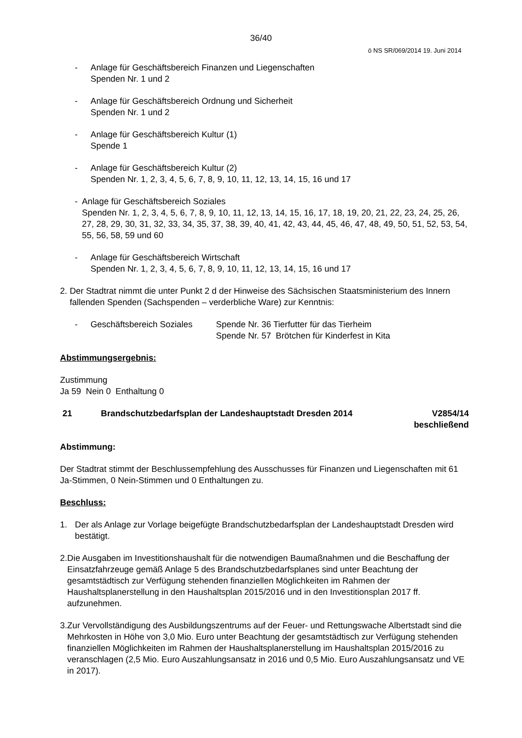36/40
ö NS SR/069/2014 19. Juni 2014
- Anlage für Geschäftsbereich Finanzen und Liegenschaften
Spenden Nr. 1 und 2
- Anlage für Geschäftsbereich Ordnung und Sicherheit
Spenden Nr. 1 und 2
- Anlage für Geschäftsbereich Kultur (1)
Spende 1
- Anlage für Geschäftsbereich Kultur (2)
Spenden Nr. 1, 2, 3, 4, 5, 6, 7, 8, 9, 10, 11, 12, 13, 14, 15, 16 und 17
- Anlage für Geschäftsbereich Soziales
Spenden Nr. 1, 2, 3, 4, 5, 6, 7, 8, 9, 10, 11, 12, 13, 14, 15, 16, 17, 18, 19, 20, 21, 22, 23, 24, 25, 26, 27, 28, 29, 30, 31, 32, 33, 34, 35, 37, 38, 39, 40, 41, 42, 43, 44, 45, 46, 47, 48, 49, 50, 51, 52, 53, 54, 55, 56, 58, 59 und 60
- Anlage für Geschäftsbereich Wirtschaft
Spenden Nr. 1, 2, 3, 4, 5, 6, 7, 8, 9, 10, 11, 12, 13, 14, 15, 16 und 17
2. Der Stadtrat nimmt die unter Punkt 2 d der Hinweise des Sächsischen Staatsministerium des Innern fallenden Spenden (Sachspenden – verderbliche Ware) zur Kenntnis:
- Geschäftsbereich Soziales
Spende Nr. 36 Tierfutter für das Tierheim
Spende Nr. 57 Brötchen für Kinderfest in Kita
Abstimmungsergebnis:
Zustimmung
Ja 59 Nein 0 Enthaltung 0
21 Brandschutzbedarfsplan der Landeshauptstadt Dresden 2014 V2854/14
beschließend
Abstimmung:
Der Stadtrat stimmt der Beschlussempfehlung des Ausschusses für Finanzen und Liegenschaften mit 61 Ja-Stimmen, 0 Nein-Stimmen und 0 Enthaltungen zu.
Beschluss:
1. Der als Anlage zur Vorlage beigefügte Brandschutzbedarfsplan der Landeshauptstadt Dresden wird bestätigt.
2. Die Ausgaben im Investitionshaushalt für die notwendigen Baumaßnahmen und die Beschaffung der Einsatzfahrzeuge gemäß Anlage 5 des Brandschutzbedarfsplanes sind unter Beachtung der gesamtstädtisch zur Verfügung stehenden finanziellen Möglichkeiten im Rahmen der Haushaltsplanerstellung in den Haushaltsplan 2015/2016 und in den Investitionsplan 2017 ff. aufzunehmen.
3. Zur Vervollständigung des Ausbildungszentrums auf der Feuer- und Rettungswache Albertstadt sind die Mehrkosten in Höhe von 3,0 Mio. Euro unter Beachtung der gesamtstädtisch zur Verfügung stehenden finanziellen Möglichkeiten im Rahmen der Haushaltsplanerstellung im Haushaltsplan 2015/2016 zu veranschlagen (2,5 Mio. Euro Auszahlungsansatz in 2016 und 0,5 Mio. Euro Auszahlungsansatz und VE in 2017).